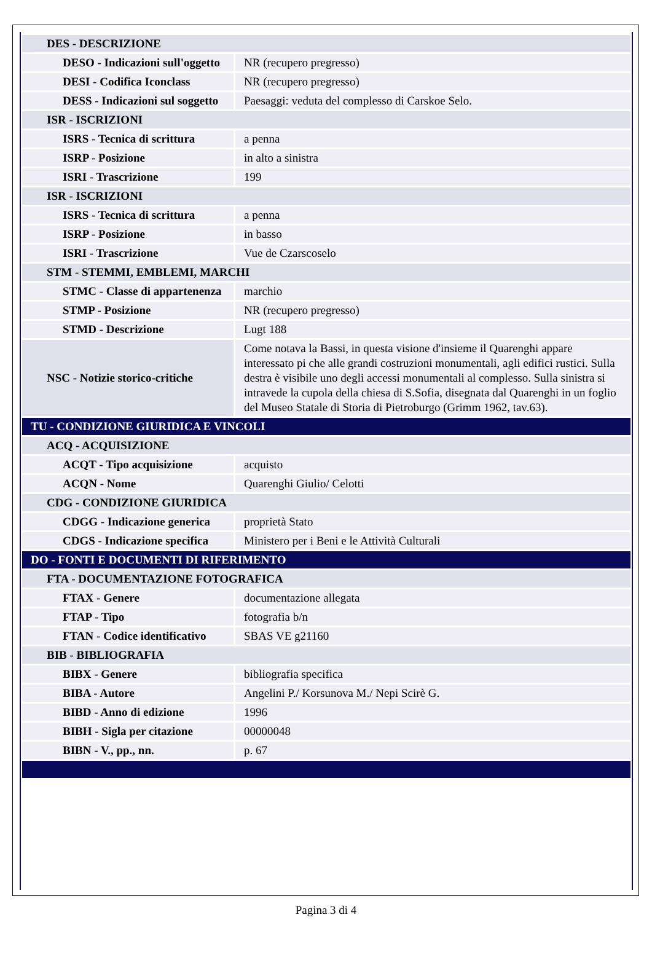| DES - DESCRIZIONE | |
| DESO - Indicazioni sull'oggetto | NR (recupero pregresso) |
| DESI - Codifica Iconclass | NR (recupero pregresso) |
| DESS - Indicazioni sul soggetto | Paesaggi: veduta del complesso di Carskoe Selo. |
| ISR - ISCRIZIONI | |
| ISRS - Tecnica di scrittura | a penna |
| ISRP - Posizione | in alto a sinistra |
| ISRI - Trascrizione | 199 |
| ISR - ISCRIZIONI | |
| ISRS - Tecnica di scrittura | a penna |
| ISRP - Posizione | in basso |
| ISRI - Trascrizione | Vue de Czarscoselo |
| STM - STEMMI, EMBLEMI, MARCHI | |
| STMC - Classe di appartenenza | marchio |
| STMP - Posizione | NR (recupero pregresso) |
| STMD - Descrizione | Lugt 188 |
| NSC - Notizie storico-critiche | Come notava la Bassi, in questa visione d'insieme il Quarenghi appare interessato pi che alle grandi costruzioni monumentali, agli edifici rustici. Sulla destra è visibile uno degli accessi monumentali al complesso. Sulla sinistra si intravede la cupola della chiesa di S.Sofia, disegnata dal Quarenghi in un foglio del Museo Statale di Storia di Pietroburgo (Grimm 1962, tav.63). |
| TU - CONDIZIONE GIURIDICA E VINCOLI | |
| ACQ - ACQUISIZIONE | |
| ACQT - Tipo acquisizione | acquisto |
| ACQN - Nome | Quarenghi Giulio/ Celotti |
| CDG - CONDIZIONE GIURIDICA | |
| CDGG - Indicazione generica | proprietà Stato |
| CDGS - Indicazione specifica | Ministero per i Beni e le Attività Culturali |
| DO - FONTI E DOCUMENTI DI RIFERIMENTO | |
| FTA - DOCUMENTAZIONE FOTOGRAFICA | |
| FTAX - Genere | documentazione allegata |
| FTAP - Tipo | fotografia b/n |
| FTAN - Codice identificativo | SBAS VE g21160 |
| BIB - BIBLIOGRAFIA | |
| BIBX - Genere | bibliografia specifica |
| BIBA - Autore | Angelini P./ Korsunova M./ Nepi Scirè G. |
| BIBD - Anno di edizione | 1996 |
| BIBH - Sigla per citazione | 00000048 |
| BIBN - V., pp., nn. | p. 67 |
Pagina 3 di 4